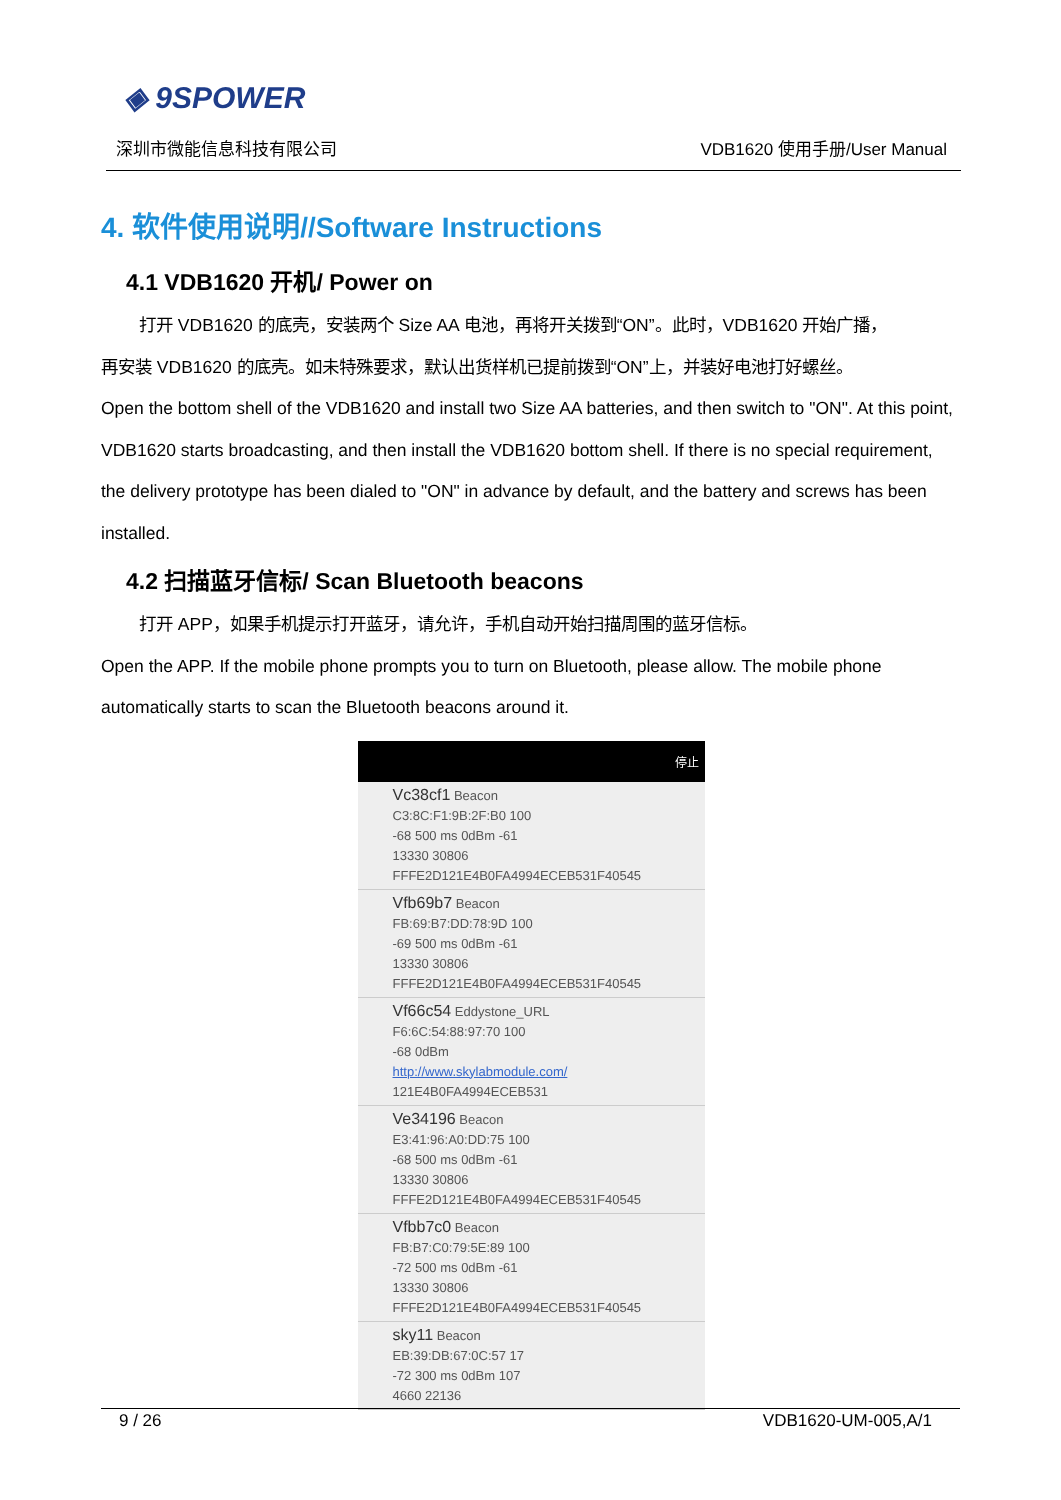◈ 9SPOWER
深圳市微能信息科技有限公司 VDB1620 使用手册/User Manual
4. 软件使用说明//Software Instructions
4.1 VDB1620 开机/ Power on
打开 VDB1620 的底壳，安装两个 Size AA 电池，再将开关拨到“ON”。此时，VDB1620 开始广播，
再安装 VDB1620 的底壳。如未特殊要求，默认出货样机已提前拨到“ON”上，并装好电池打好螺丝。
Open the bottom shell of the VDB1620 and install two Size AA batteries, and then switch to "ON". At this point, VDB1620 starts broadcasting, and then install the VDB1620 bottom shell. If there is no special requirement, the delivery prototype has been dialed to "ON" in advance by default, and the battery and screws has been installed.
4.2 扫描蓝牙信标/ Scan Bluetooth beacons
打开 APP，如果手机提示打开蓝牙，请允许，手机自动开始扫描周围的蓝牙信标。
Open the APP. If the mobile phone prompts you to turn on Bluetooth, please allow. The mobile phone automatically starts to scan the Bluetooth beacons around it.
停止
Vc38cf1 Beacon
C3:8C:F1:9B:2F:B0 100
-68 500 ms 0dBm -61
13330 30806
FFFE2D121E4B0FA4994ECEB531F40545
Vfb69b7 Beacon
FB:69:B7:DD:78:9D 100
-69 500 ms 0dBm -61
13330 30806
FFFE2D121E4B0FA4994ECEB531F40545
Vf66c54 Eddystone_URL
F6:6C:54:88:97:70 100
-68 0dBm
http://www.skylabmodule.com/
121E4B0FA4994ECEB531
Ve34196 Beacon
E3:41:96:A0:DD:75 100
-68 500 ms 0dBm -61
13330 30806
FFFE2D121E4B0FA4994ECEB531F40545
Vfbb7c0 Beacon
FB:B7:C0:79:5E:89 100
-72 500 ms 0dBm -61
13330 30806
FFFE2D121E4B0FA4994ECEB531F40545
sky11 Beacon
EB:39:DB:67:0C:57 17
-72 300 ms 0dBm 107
4660 22136
9 / 26 VDB1620-UM-005,A/1